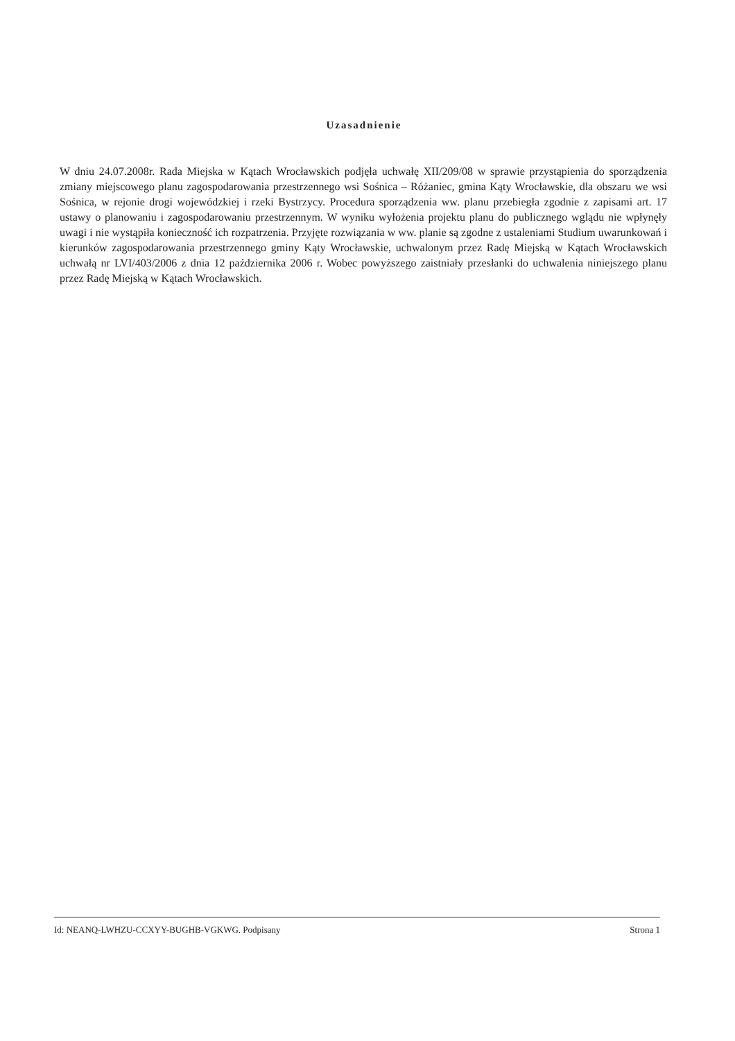Uzasadnienie
W dniu 24.07.2008r. Rada Miejska w Kątach Wrocławskich podjęła uchwałę XII/209/08 w sprawie przystąpienia do sporządzenia zmiany miejscowego planu zagospodarowania przestrzennego wsi Sośnica – Różaniec, gmina Kąty Wrocławskie, dla obszaru we wsi Sośnica, w rejonie drogi wojewódzkiej i rzeki Bystrzycy. Procedura sporządzenia ww. planu przebiegła zgodnie z zapisami art. 17 ustawy o planowaniu i zagospodarowaniu przestrzennym. W wyniku wyłożenia projektu planu do publicznego wglądu nie wpłynęły uwagi i nie wystąpiła konieczność ich rozpatrzenia. Przyjęte rozwiązania w ww. planie są zgodne z ustaleniami Studium uwarunkowań i kierunków zagospodarowania przestrzennego gminy Kąty Wrocławskie, uchwalonym przez Radę Miejską w Kątach Wrocławskich uchwałą nr LVI/403/2006 z dnia 12 października 2006 r. Wobec powyższego zaistniały przesłanki do uchwalenia niniejszego planu przez Radę Miejską w Kątach Wrocławskich.
Id: NEANQ-LWHZU-CCXYY-BUGHB-VGKWG. Podpisany Strona 1